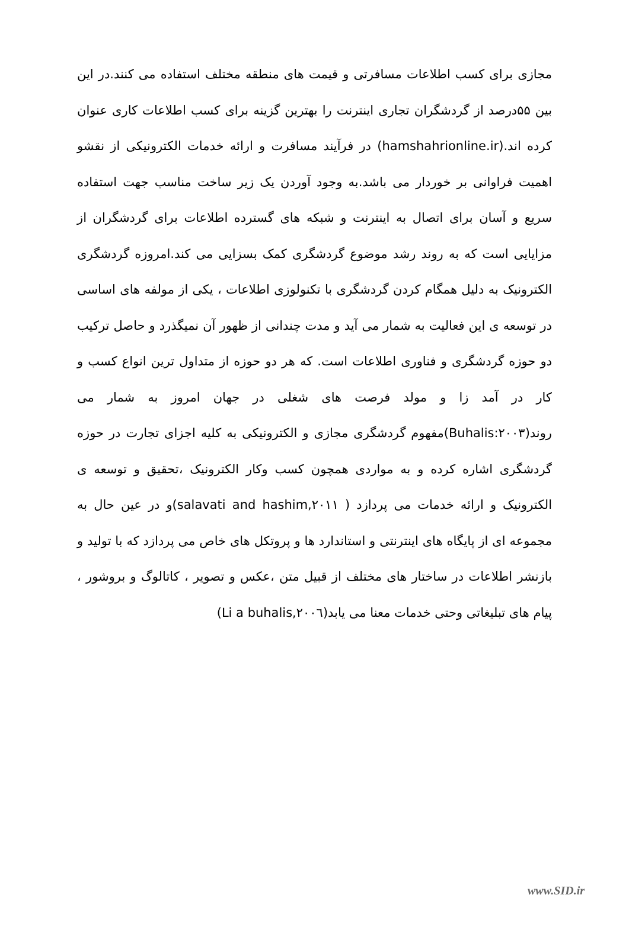مجازی برای کسب اطلاعات مسافرتی و قیمت های منطقه مختلف استفاده می کنند.در این بین ۵۵درصد از گردشگران تجاری اینترنت را بهترین گزینه برای کسب اطلاعات کاری عنوان کرده اند.(hamshahrionline.ir) در فرآیند مسافرت و ارائه خدمات الکترونیکی از نقشو اهمیت فراوانی بر خوردار می باشد.به وجود آوردن یک زیر ساخت مناسب جهت استفاده سریع و آسان برای اتصال به اینترنت و شبکه های گسترده اطلاعات برای گردشگران از مزایایی است که به روند رشد موضوع گردشگری کمک بسزایی می کند.امروزه گردشگری الکترونیک به دلیل همگام کردن گردشگری با تکنولوزی اطلاعات ، یکی از مولفه های اساسی در توسعه ی این فعالیت به شمار می آید و مدت چندانی از ظهور آن نمیگذرد و حاصل ترکیب دو حوزه گردشگری و فناوری اطلاعات است. که هر دو حوزه از متداول ترین انواع کسب و کار در آمد زا و مولد فرصت های شغلی در جهان امروز به شمار می روند(Buhalis:۲۰۰۳)مفهوم گردشگری مجازی و الکترونیکی به کلیه اجزای تجارت در حوزه گردشگری اشاره کرده و به مواردی همچون کسب وکار الکترونیک ،تحقیق و توسعه ی الکترونیک و ارائه خدمات می پردازد ( salavati and hashim,۲۰۱۱)و در عین حال به مجموعه ای از پایگاه های اینترنتی و استاندارد ها و پروتکل های خاص می پردازد که با تولید و بازنشر اطلاعات در ساختار های مختلف از قبیل متن ،عکس و تصویر ، کاتالوگ و بروشور ، پیام های تبلیغاتی وحتی خدمات معنا می یابد(Li a buhalis,۲۰۰٦)
www.SID.ir